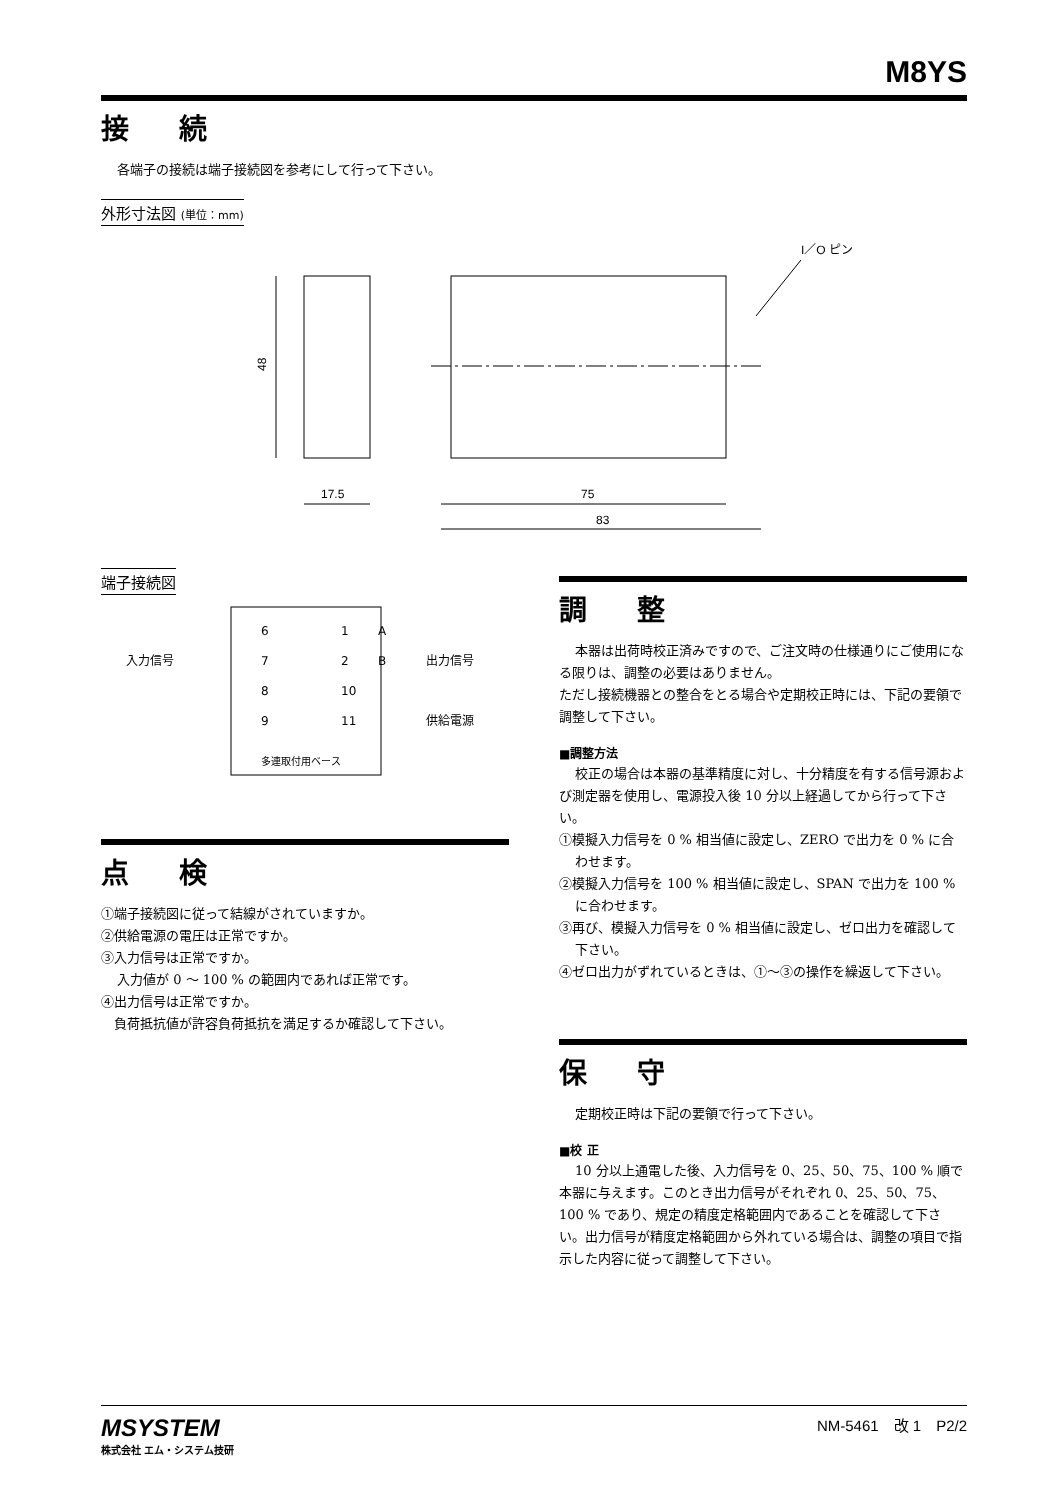M8YS
接 続
各端子の接続は端子接続図を参考にして行って下さい。
外形寸法図 (単位：mm)
48
17.5
75
83
I／O ピン
端子接続図
入力信号
出力信号
供給電源
6
7
8
9
1
2
10
11
A
B
多連取付用ベース
点 検
①端子接続図に従って結線がされていますか。
②供給電源の電圧は正常ですか。
③入力信号は正常ですか。
入力値が 0 ～ 100 % の範囲内であれば正常です。
④出力信号は正常ですか。
　負荷抵抗値が許容負荷抵抗を満足するか確認して下さい。
調 整
本器は出荷時校正済みですので、ご注文時の仕様通りにご使用になる限りは、調整の必要はありません。
ただし接続機器との整合をとる場合や定期校正時には、下記の要領で調整して下さい。
■調整方法
校正の場合は本器の基準精度に対し、十分精度を有する信号源および測定器を使用し、電源投入後 10 分以上経過してから行って下さい。
①模擬入力信号を 0 % 相当値に設定し、ZERO で出力を 0 % に合わせます。
②模擬入力信号を 100 % 相当値に設定し、SPAN で出力を 100 % に合わせます。
③再び、模擬入力信号を 0 % 相当値に設定し、ゼロ出力を確認して下さい。
④ゼロ出力がずれているときは、①～③の操作を繰返して下さい。
保 守
定期校正時は下記の要領で行って下さい。
■校 正
10 分以上通電した後、入力信号を 0、25、50、75、100 % 順で本器に与えます。このとき出力信号がそれぞれ 0、25、50、75、100 % であり、規定の精度定格範囲内であることを確認して下さい。出力信号が精度定格範囲から外れている場合は、調整の項目で指示した内容に従って調整して下さい。
MSYSTEM
株式会社 エム・システム技研
NM-5461　改 1　P2/2